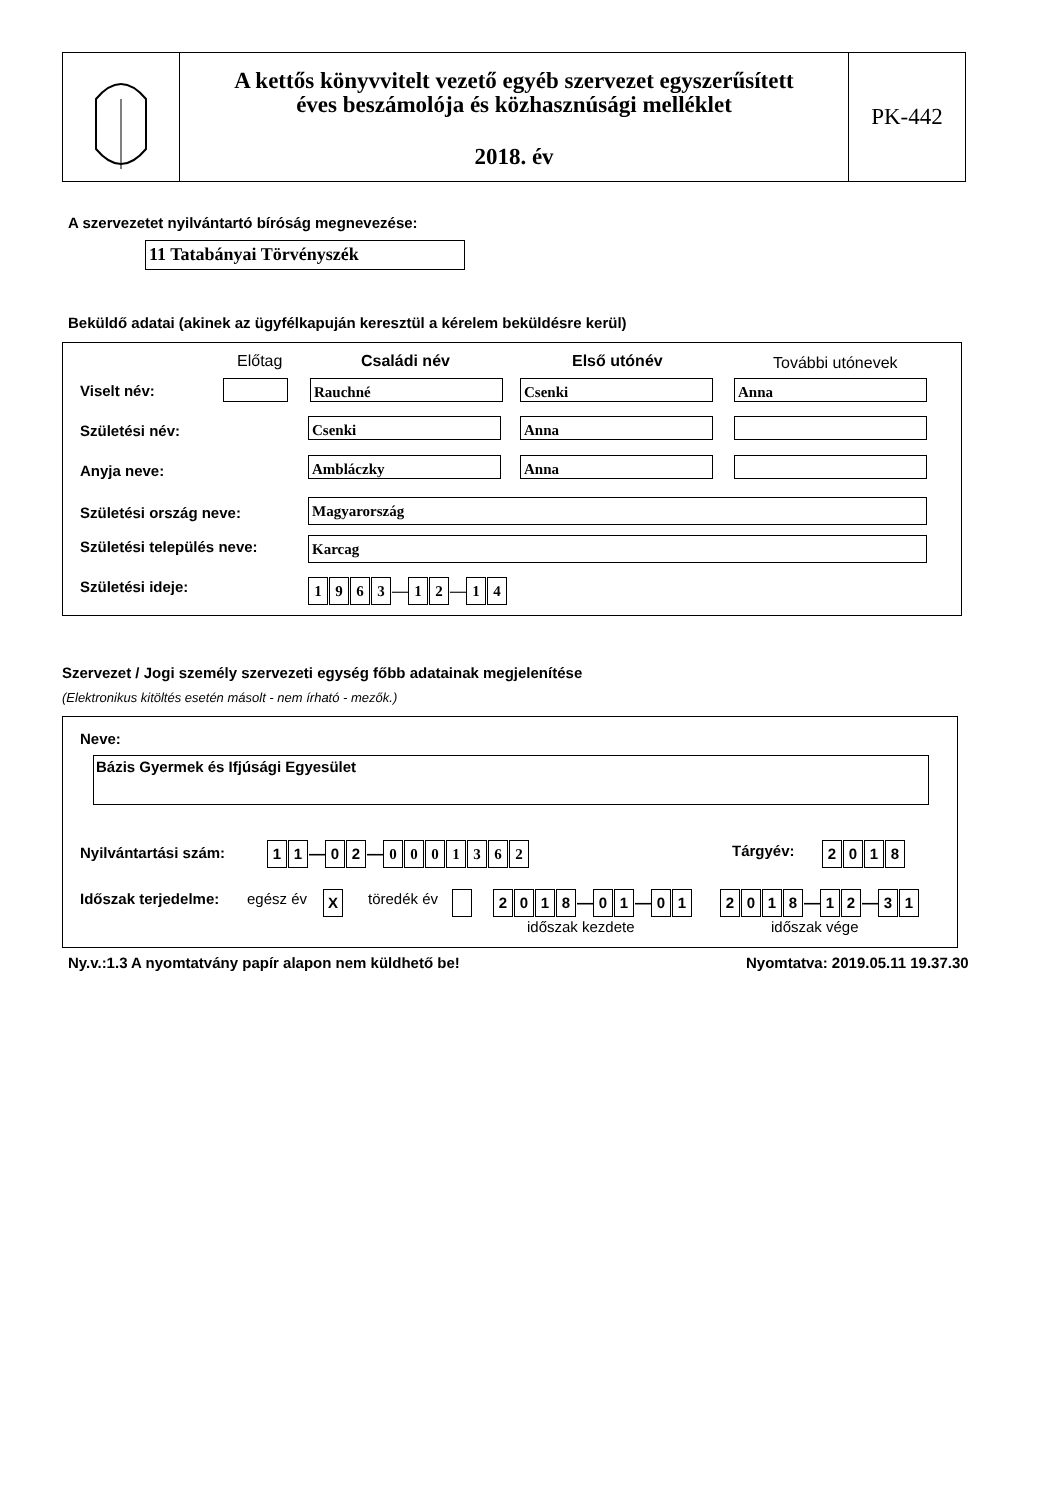A kettős könyvvitelt vezető egyéb szervezet egyszerűsített
éves beszámolója és közhasznúsági melléklet
2018. év
PK-442
A szervezetet nyilvántartó bíróság megnevezése:
11 Tatabányai Törvényszék
Beküldő adatai (akinek az ügyfélkapuján keresztül a kérelem beküldésre kerül)
Előtag Családi név Első utónév További utónevek
Viselt név: Rauchné Csenki Anna
Születési név: Csenki Anna
Anyja neve: Ambláczky Anna
Születési ország neve: Magyarország
Születési település neve: Karcag
Születési ideje: 1963 — 1 2 — 1 4
Szervezet / Jogi személy szervezeti egység főbb adatainak megjelenítése
(Elektronikus kitöltés esetén másolt - nem írható - mezők.)
Neve:
Bázis Gyermek és Ifjúsági Egyesület
Nyilvántartási szám: 11 — 02 — 0001362 Tárgyév: 2018
Időszak terjedelme: egész év X töredék év 2018 — 01 — 01 2018 — 12 — 31
időszak kezdete időszak vége
Ny.v.:1.3 A nyomtatvány papír alapon nem küldhető be!
Nyomtatva: 2019.05.11 19.37.30